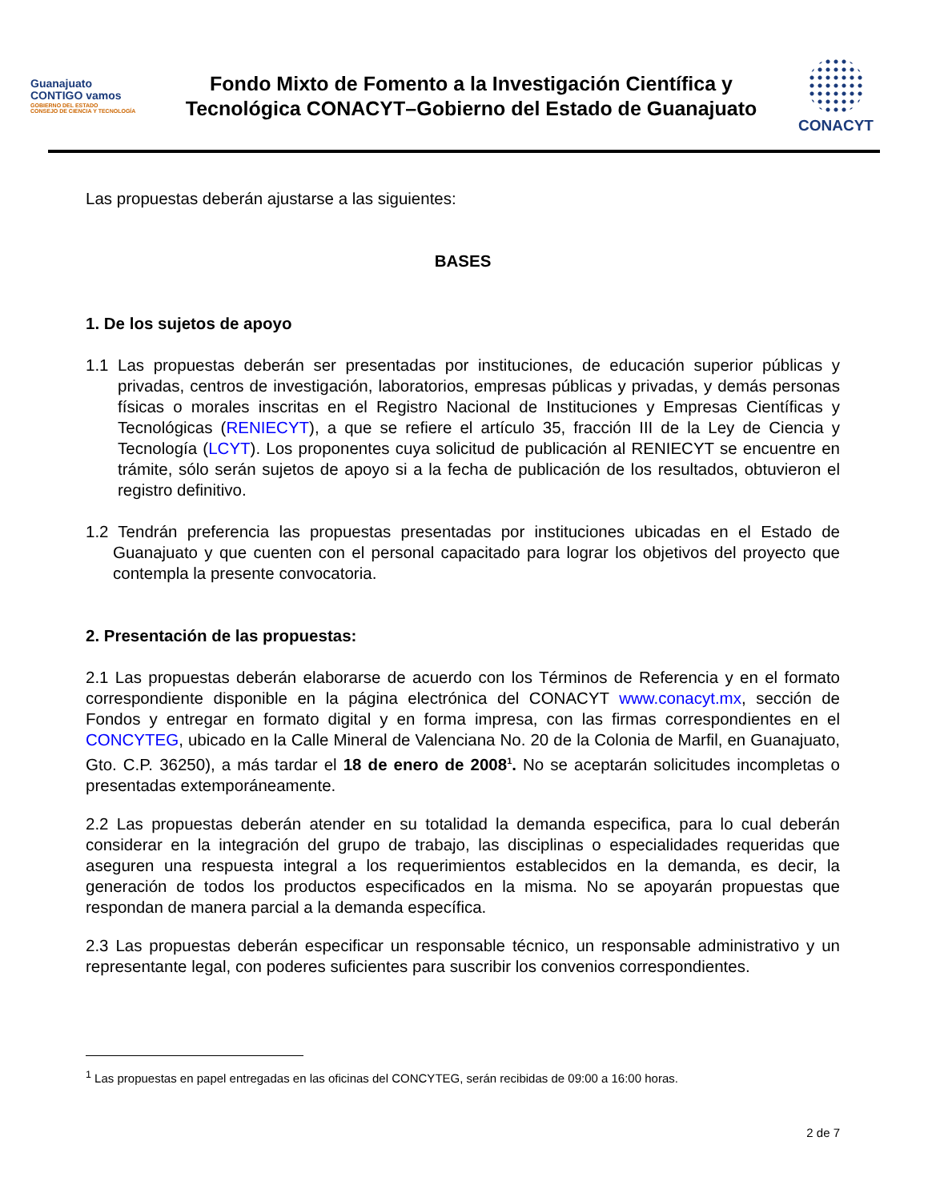Guanajuato
CONTIGO vamos
GOBIERNO DEL ESTADO
CONSEJO DE CIENCIA Y TECNOLOGÍA
Fondo Mixto de Fomento a la Investigación Científica y
Tecnológica CONACYT–Gobierno del Estado de Guanajuato
CONACYT
Las propuestas deberán ajustarse a las siguientes:
BASES
1. De los sujetos de apoyo
1.1 Las propuestas deberán ser presentadas por instituciones, de educación superior públicas y privadas, centros de investigación, laboratorios, empresas públicas y privadas, y demás personas físicas o morales inscritas en el Registro Nacional de Instituciones y Empresas Científicas y Tecnológicas (RENIECYT), a que se refiere el artículo 35, fracción III de la Ley de Ciencia y Tecnología (LCYT). Los proponentes cuya solicitud de publicación al RENIECYT se encuentre en trámite, sólo serán sujetos de apoyo si a la fecha de publicación de los resultados, obtuvieron el registro definitivo.
1.2 Tendrán preferencia las propuestas presentadas por instituciones ubicadas en el Estado de Guanajuato y que cuenten con el personal capacitado para lograr los objetivos del proyecto que contempla la presente convocatoria.
2. Presentación de las propuestas:
2.1 Las propuestas deberán elaborarse de acuerdo con los Términos de Referencia y en el formato correspondiente disponible en la página electrónica del CONACYT www.conacyt.mx, sección de Fondos y entregar en formato digital y en forma impresa, con las firmas correspondientes en el CONCYTEG, ubicado en la Calle Mineral de Valenciana No. 20 de la Colonia de Marfil, en Guanajuato, Gto. C.P. 36250), a más tardar el 18 de enero de 2008<sup>1</sup>. No se aceptarán solicitudes incompletas o presentadas extemporáneamente.
2.2 Las propuestas deberán atender en su totalidad la demanda especifica, para lo cual deberán considerar en la integración del grupo de trabajo, las disciplinas o especialidades requeridas que aseguren una respuesta integral a los requerimientos establecidos en la demanda, es decir, la generación de todos los productos especificados en la misma. No se apoyarán propuestas que respondan de manera parcial a la demanda específica.
2.3 Las propuestas deberán especificar un responsable técnico, un responsable administrativo y un representante legal, con poderes suficientes para suscribir los convenios correspondientes.
<sup>1</sup> Las propuestas en papel entregadas en las oficinas del CONCYTEG, serán recibidas de 09:00 a 16:00 horas.
2 de 7